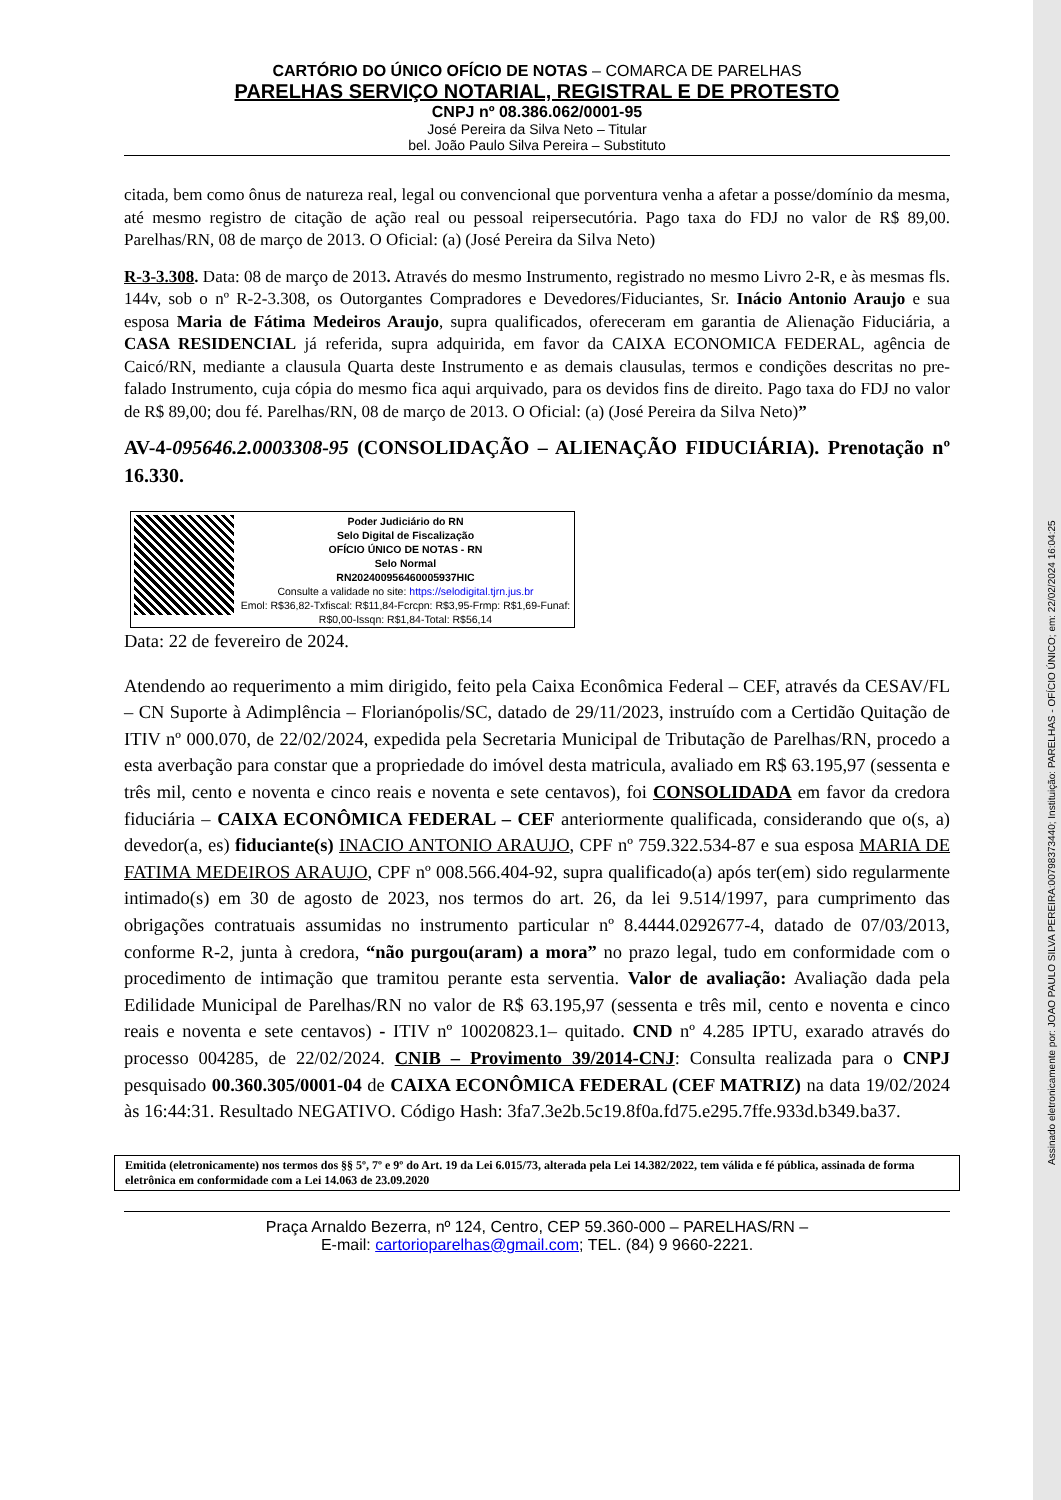Assinado eletronicamente por: JOAO PAULO SILVA PEREIRA:00798373440; Instituição: PARELHAS - OFÍCIO ÚNICO; em: 22/02/2024 16:04:25
CARTÓRIO DO ÚNICO OFÍCIO DE NOTAS – COMARCA DE PARELHAS
PARELHAS SERVIÇO NOTARIAL, REGISTRAL E DE PROTESTO
CNPJ nº 08.386.062/0001-95
José Pereira da Silva Neto – Titular
bel. João Paulo Silva Pereira – Substituto
citada, bem como ônus de natureza real, legal ou convencional que porventura venha a afetar a posse/domínio da mesma, até mesmo registro de citação de ação real ou pessoal reipersecutória. Pago taxa do FDJ no valor de R$ 89,00. Parelhas/RN, 08 de março de 2013. O Oficial: (a) (José Pereira da Silva Neto)
R-3-3.308. Data: 08 de março de 2013. Através do mesmo Instrumento, registrado no mesmo Livro 2-R, e às mesmas fls. 144v, sob o nº R-2-3.308, os Outorgantes Compradores e Devedores/Fiduciantes, Sr. Inácio Antonio Araujo e sua esposa Maria de Fátima Medeiros Araujo, supra qualificados, ofereceram em garantia de Alienação Fiduciária, a CASA RESIDENCIAL já referida, supra adquirida, em favor da CAIXA ECONOMICA FEDERAL, agência de Caicó/RN, mediante a clausula Quarta deste Instrumento e as demais clausulas, termos e condições descritas no pre-falado Instrumento, cuja cópia do mesmo fica aqui arquivado, para os devidos fins de direito. Pago taxa do FDJ no valor de R$ 89,00; dou fé. Parelhas/RN, 08 de março de 2013. O Oficial: (a) (José Pereira da Silva Neto)”
AV-4-095646.2.0003308-95 (CONSOLIDAÇÃO – ALIENAÇÃO FIDUCIÁRIA). Prenotação nº 16.330.
Poder Judiciário do RN
Selo Digital de Fiscalização
OFÍCIO ÚNICO DE NOTAS - RN
Selo Normal
RN202400956460005937HIC
Consulte a validade no site: https://selodigital.tjrn.jus.br
Emol: R$36,82-Txfiscal: R$11,84-Fcrcpn: R$3,95-Frmp: R$1,69-Funaf: R$0,00-Issqn: R$1,84-Total: R$56,14
Data: 22 de fevereiro de 2024.
Atendendo ao requerimento a mim dirigido, feito pela Caixa Econômica Federal – CEF, através da CESAV/FL – CN Suporte à Adimplência – Florianópolis/SC, datado de 29/11/2023, instruído com a Certidão Quitação de ITIV nº 000.070, de 22/02/2024, expedida pela Secretaria Municipal de Tributação de Parelhas/RN, procedo a esta averbação para constar que a propriedade do imóvel desta matricula, avaliado em R$ 63.195,97 (sessenta e três mil, cento e noventa e cinco reais e noventa e sete centavos), foi CONSOLIDADA em favor da credora fiduciária – CAIXA ECONÔMICA FEDERAL – CEF anteriormente qualificada, considerando que o(s, a) devedor(a, es) fiduciante(s) INACIO ANTONIO ARAUJO, CPF nº 759.322.534-87 e sua esposa MARIA DE FATIMA MEDEIROS ARAUJO, CPF nº 008.566.404-92, supra qualificado(a) após ter(em) sido regularmente intimado(s) em 30 de agosto de 2023, nos termos do art. 26, da lei 9.514/1997, para cumprimento das obrigações contratuais assumidas no instrumento particular nº 8.4444.0292677-4, datado de 07/03/2013, conforme R-2, junta à credora, “não purgou(aram) a mora” no prazo legal, tudo em conformidade com o procedimento de intimação que tramitou perante esta serventia. Valor de avaliação: Avaliação dada pela Edilidade Municipal de Parelhas/RN no valor de R$ 63.195,97 (sessenta e três mil, cento e noventa e cinco reais e noventa e sete centavos) - ITIV nº 10020823.1– quitado. CND nº 4.285 IPTU, exarado através do processo 004285, de 22/02/2024. CNIB – Provimento 39/2014-CNJ: Consulta realizada para o CNPJ pesquisado 00.360.305/0001-04 de CAIXA ECONÔMICA FEDERAL (CEF MATRIZ) na data 19/02/2024 às 16:44:31. Resultado NEGATIVO. Código Hash: 3fa7.3e2b.5c19.8f0a.fd75.e295.7ffe.933d.b349.ba37.
Emitida (eletronicamente) nos termos dos §§ 5º, 7º e 9º do Art. 19 da Lei 6.015/73, alterada pela Lei 14.382/2022, tem válida e fé pública, assinada de forma eletrônica em conformidade com a Lei 14.063 de 23.09.2020
Praça Arnaldo Bezerra, nº 124, Centro, CEP 59.360-000 – PARELHAS/RN –
E-mail: cartorioparelhas@gmail.com; TEL. (84) 9 9660-2221.